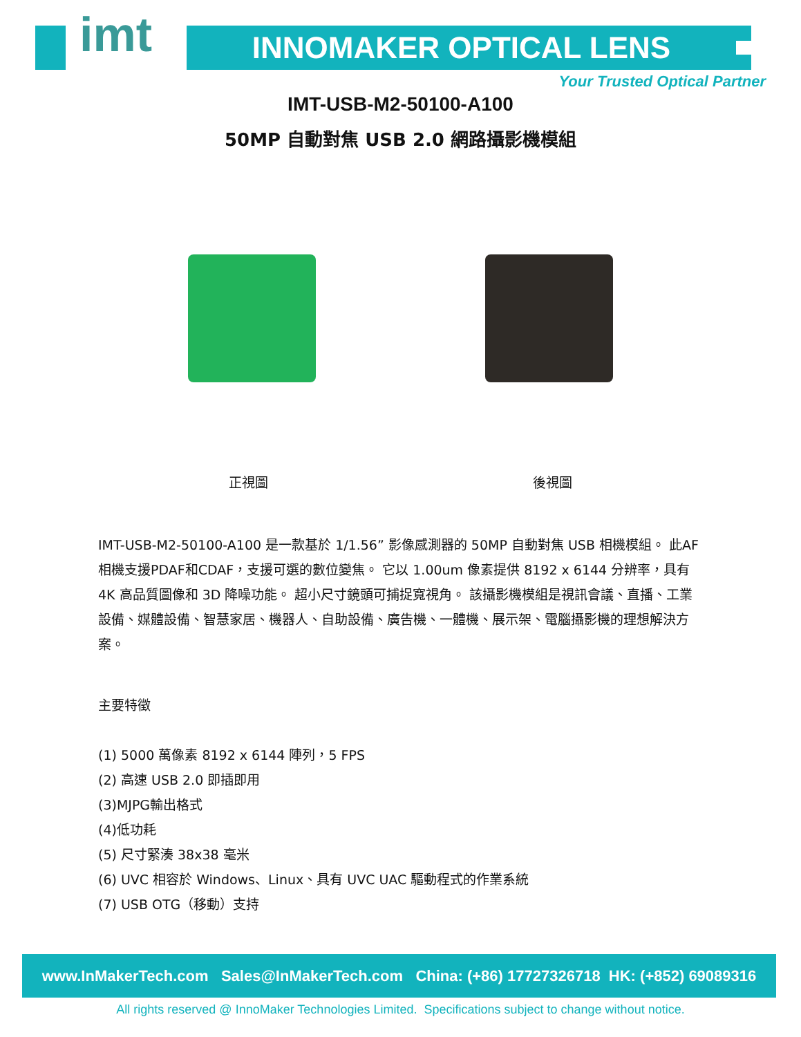imt INNOMAKER OPTICAL LENS
Your Trusted Optical Partner
IMT-USB-M2-50100-A100
50MP 自動對焦 USB 2.0 網路攝影機模組
正視圖 後視圖
IMT-USB-M2-50100-A100 是一款基於 1/1.56” 影像感測器的 50MP 自動對焦 USB 相機模組。 此AF相機支援PDAF和CDAF，支援可選的數位變焦。 它以 1.00um 像素提供 8192 x 6144 分辨率，具有 4K 高品質圖像和 3D 降噪功能。 超小尺寸鏡頭可捕捉寬視角。 該攝影機模組是視訊會議、直播、工業設備、媒體設備、智慧家居、機器人、自助設備、廣告機、一體機、展示架、電腦攝影機的理想解決方案。
主要特徵
(1) 5000 萬像素 8192 x 6144 陣列，5 FPS
(2) 高速 USB 2.0 即插即用
(3)MJPG輸出格式
(4)低功耗
(5) 尺寸緊湊 38x38 毫米
(6) UVC 相容於 Windows、Linux、具有 UVC UAC 驅動程式的作業系統
(7) USB OTG（移動）支持
www.InMakerTech.com Sales@InMakerTech.com China: (+86) 17727326718 HK: (+852) 69089316
All rights reserved @ InnoMaker Technologies Limited. Specifications subject to change without notice.